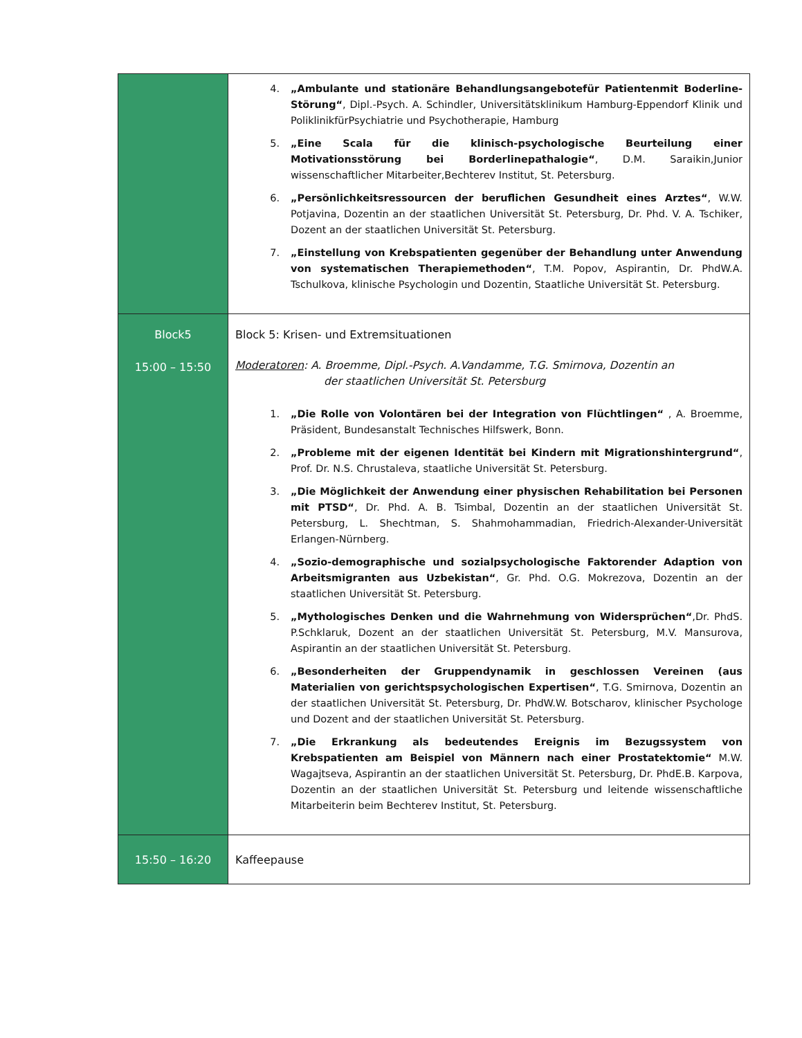| | 4. „Ambulante und stationäre Behandlungsangebotefür Patientenmit Boderline-Störung“ , Dipl.-Psych. A. Schindler, Universitätsklinikum Hamburg-Eppendorf Klinik und PoliklinikfürPsychiatrie und Psychotherapie, Hamburg 5. „Eine Scala für die klinisch-psychologische Beurteilung einer Motivationsstörung bei Borderlinepathalogie“ , D.M. Saraikin,Junior wissenschaftlicher Mitarbeiter,Bechterev Institut, St. Petersburg. 6. „Persönlichkeitsressourcen der beruflichen Gesundheit eines Arztes“ , W.W. Potjavina, Dozentin an der staatlichen Universität St. Petersburg, Dr. Phd. V. A. Tschiker, Dozent an der staatlichen Universität St. Petersburg. 7. „Einstellung von Krebspatienten gegenüber der Behandlung unter Anwendung von systematischen Therapiemethoden“ , T.M. Popov, Aspirantin, Dr. PhdW.A. Tschulkova, klinische Psychologin und Dozentin, Staatliche Universität St. Petersburg. |
| Block5 15:00 – 15:50 | Block 5: Krisen- und Extremsituationen Moderatoren : A. Broemme, Dipl.-Psych. A.Vandamme, T.G. Smirnova, Dozentin an der staatlichen Universität St. Petersburg 1. „Die Rolle von Volontären bei der Integration von Flüchtlingen“ , A. Broemme, Präsident, Bundesanstalt Technisches Hilfswerk, Bonn. 2. „Probleme mit der eigenen Identität bei Kindern mit Migrationshintergrund“ , Prof. Dr. N.S. Chrustaleva, staatliche Universität St. Petersburg. 3. „Die Möglichkeit der Anwendung einer physischen Rehabilitation bei Personen mit PTSD“ , Dr. Phd. A. B. Tsimbal, Dozentin an der staatlichen Universität St. Petersburg, L. Shechtman, S. Shahmohammadian, Friedrich-Alexander-Universität Erlangen-Nürnberg. 4. „Sozio-demographische und sozialpsychologische Faktorender Adaption von Arbeitsmigranten aus Uzbekistan“ , Gr. Phd. O.G. Mokrezova, Dozentin an der staatlichen Universität St. Petersburg. 5. „Mythologisches Denken und die Wahrnehmung von Widersprüchen“ ,Dr. PhdS. P.Schklaruk, Dozent an der staatlichen Universität St. Petersburg, M.V. Mansurova, Aspirantin an der staatlichen Universität St. Petersburg. 6. „Besonderheiten der Gruppendynamik in geschlossen Vereinen (aus Materialien von gerichtspsychologischen Expertisen“ , T.G. Smirnova, Dozentin an der staatlichen Universität St. Petersburg, Dr. PhdW.W. Botscharov, klinischer Psychologe und Dozent and der staatlichen Universität St. Petersburg. 7. „Die Erkrankung als bedeutendes Ereignis im Bezugssystem von Krebspatienten am Beispiel von Männern nach einer Prostatektomie“ M.W. Wagajtseva, Aspirantin an der staatlichen Universität St. Petersburg, Dr. PhdE.B. Karpova, Dozentin an der staatlichen Universität St. Petersburg und leitende wissenschaftliche Mitarbeiterin beim Bechterev Institut, St. Petersburg. |
| 15:50 – 16:20 | Kaffeepause |